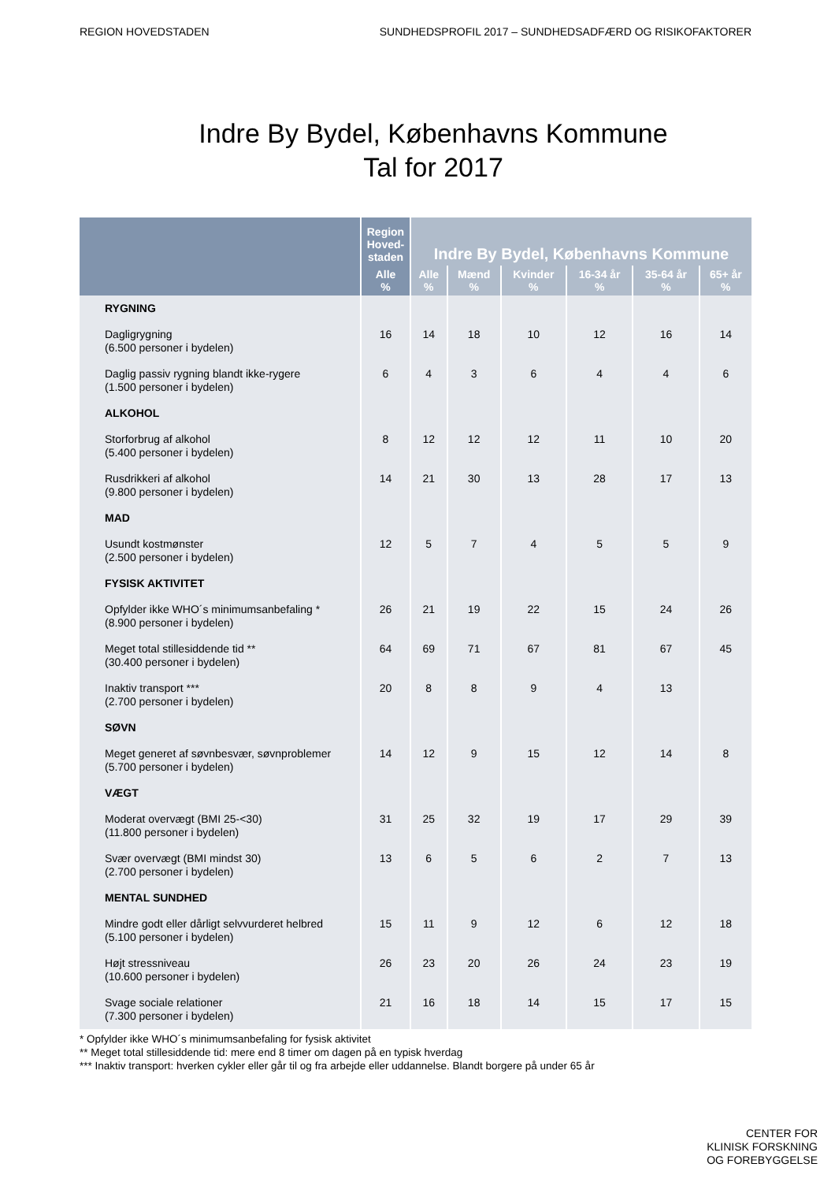REGION HOVEDSTADEN SUNDHEDSPROFIL 2017 – SUNDHEDSADFÆRD OG RISIKOFAKTORER
Indre By Bydel, Københavns Kommune
Tal for 2017
| | Region Hoved- staden | Indre By Bydel, Københavns Kommune | | | | | |
| --- | --- | --- | --- | --- | --- | --- | --- |
| | Alle % | Alle % | Mænd % | Kvinder % | 16-34 år % | 35-64 år % | 65+ år % |
| RYGNING | | | | | | | |
| Dagligrygning (6.500 personer i bydelen) | 16 | 14 | 18 | 10 | 12 | 16 | 14 |
| Daglig passiv rygning blandt ikke-rygere (1.500 personer i bydelen) | 6 | 4 | 3 | 6 | 4 | 4 | 6 |
| ALKOHOL | | | | | | | |
| Storforbrug af alkohol (5.400 personer i bydelen) | 8 | 12 | 12 | 12 | 11 | 10 | 20 |
| Rusdrikkeri af alkohol (9.800 personer i bydelen) | 14 | 21 | 30 | 13 | 28 | 17 | 13 |
| MAD | | | | | | | |
| Usundt kostmønster (2.500 personer i bydelen) | 12 | 5 | 7 | 4 | 5 | 5 | 9 |
| FYSISK AKTIVITET | | | | | | | |
| Opfylder ikke WHO´s minimumsanbefaling * (8.900 personer i bydelen) | 26 | 21 | 19 | 22 | 15 | 24 | 26 |
| Meget total stillesiddende tid ** (30.400 personer i bydelen) | 64 | 69 | 71 | 67 | 81 | 67 | 45 |
| Inaktiv transport *** (2.700 personer i bydelen) | 20 | 8 | 8 | 9 | 4 | 13 | |
| SØVN | | | | | | | |
| Meget generet af søvnbesvær, søvnproblemer (5.700 personer i bydelen) | 14 | 12 | 9 | 15 | 12 | 14 | 8 |
| VÆGT | | | | | | | |
| Moderat overvægt (BMI 25-<30) (11.800 personer i bydelen) | 31 | 25 | 32 | 19 | 17 | 29 | 39 |
| Svær overvægt (BMI mindst 30) (2.700 personer i bydelen) | 13 | 6 | 5 | 6 | 2 | 7 | 13 |
| MENTAL SUNDHED | | | | | | | |
| Mindre godt eller dårligt selvvurderet helbred (5.100 personer i bydelen) | 15 | 11 | 9 | 12 | 6 | 12 | 18 |
| Højt stressniveau (10.600 personer i bydelen) | 26 | 23 | 20 | 26 | 24 | 23 | 19 |
| Svage sociale relationer (7.300 personer i bydelen) | 21 | 16 | 18 | 14 | 15 | 17 | 15 |
* Opfylder ikke WHO´s minimumsanbefaling for fysisk aktivitet
** Meget total stillesiddende tid: mere end 8 timer om dagen på en typisk hverdag
*** Inaktiv transport: hverken cykler eller går til og fra arbejde eller uddannelse. Blandt borgere på under 65 år
CENTER FOR
KLINISK FORSKNING
OG FOREBYGGELSE